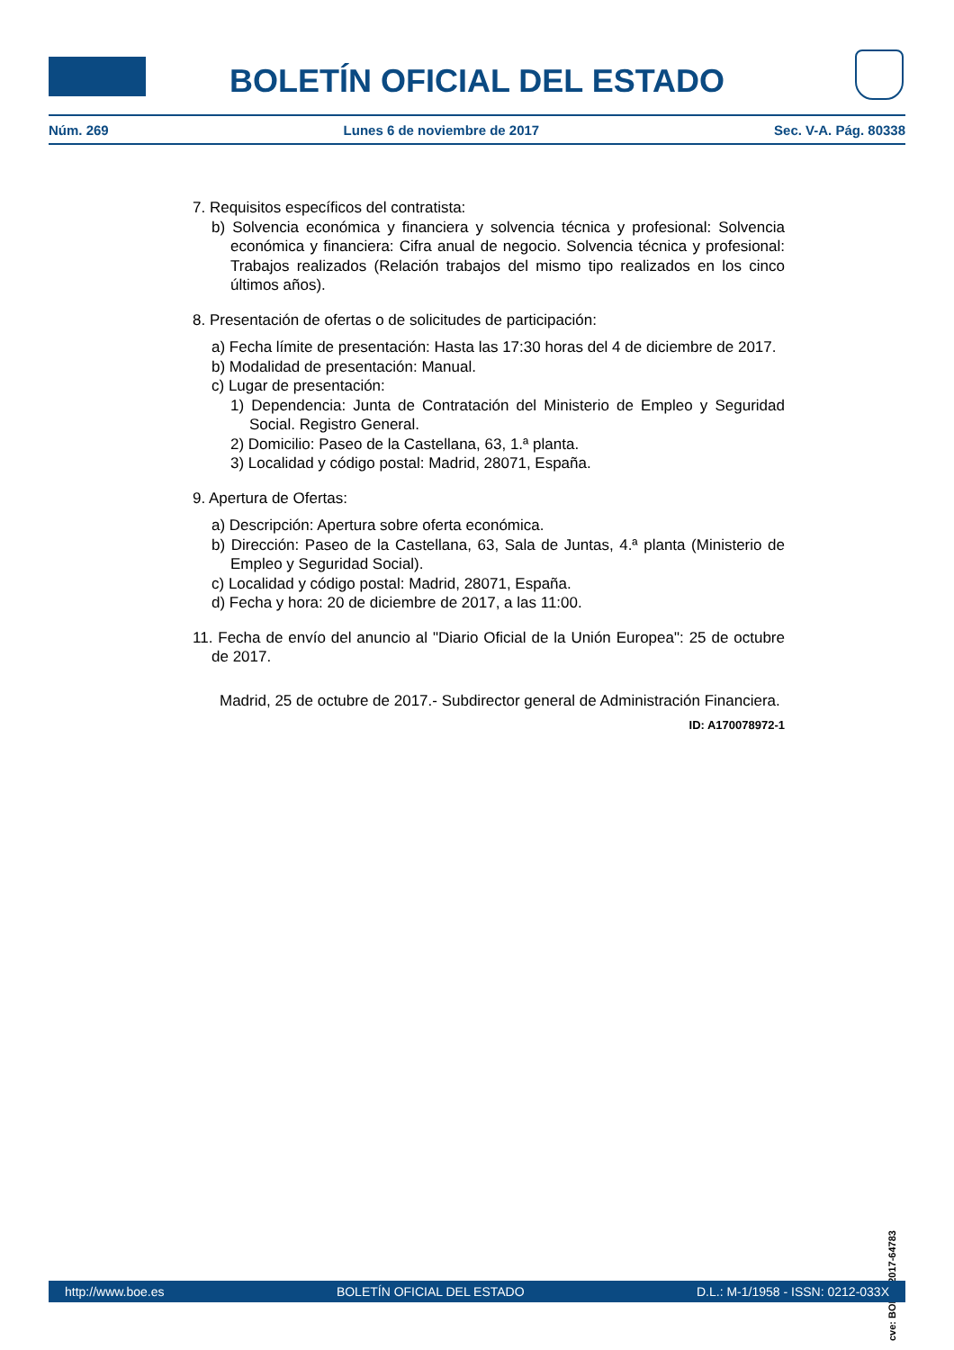BOLETÍN OFICIAL DEL ESTADO
Núm. 269 Lunes 6 de noviembre de 2017 Sec. V-A. Pág. 80338
7. Requisitos específicos del contratista:
b) Solvencia económica y financiera y solvencia técnica y profesional: Solvencia económica y financiera: Cifra anual de negocio. Solvencia técnica y profesional: Trabajos realizados (Relación trabajos del mismo tipo realizados en los cinco últimos años).
8. Presentación de ofertas o de solicitudes de participación:
a) Fecha límite de presentación: Hasta las 17:30 horas del 4 de diciembre de 2017.
b) Modalidad de presentación: Manual.
c) Lugar de presentación:
1) Dependencia: Junta de Contratación del Ministerio de Empleo y Seguridad Social. Registro General.
2) Domicilio: Paseo de la Castellana, 63, 1.ª planta.
3) Localidad y código postal: Madrid, 28071, España.
9. Apertura de Ofertas:
a) Descripción: Apertura sobre oferta económica.
b) Dirección: Paseo de la Castellana, 63, Sala de Juntas, 4.ª planta (Ministerio de Empleo y Seguridad Social).
c) Localidad y código postal: Madrid, 28071, España.
d) Fecha y hora: 20 de diciembre de 2017, a las 11:00.
11. Fecha de envío del anuncio al "Diario Oficial de la Unión Europea": 25 de octubre de 2017.
Madrid, 25 de octubre de 2017.- Subdirector general de Administración Financiera.
ID: A170078972-1
cve: BOE-B-2017-64783
http://www.boe.es BOLETÍN OFICIAL DEL ESTADO D.L.: M-1/1958 - ISSN: 0212-033X